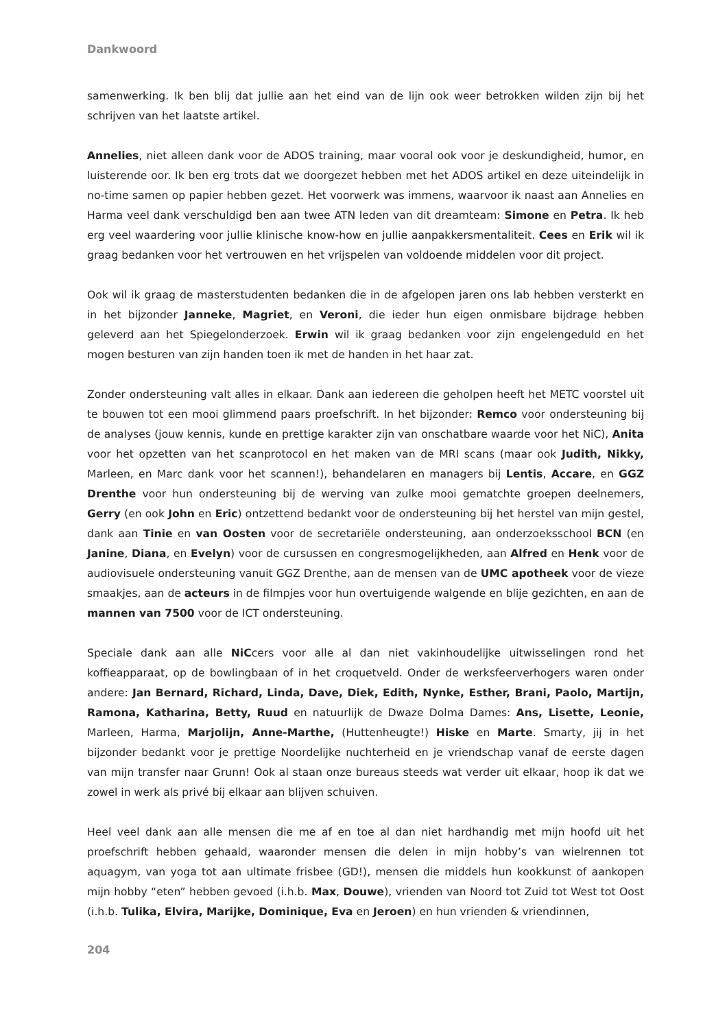Dankwoord
samenwerking. Ik ben blij dat jullie aan het eind van de lijn ook weer betrokken wilden zijn bij het schrijven van het laatste artikel.
Annelies, niet alleen dank voor de ADOS training, maar vooral ook voor je deskundigheid, humor, en luisterende oor. Ik ben erg trots dat we doorgezet hebben met het ADOS artikel en deze uiteindelijk in no-time samen op papier hebben gezet. Het voorwerk was immens, waarvoor ik naast aan Annelies en Harma veel dank verschuldigd ben aan twee ATN leden van dit dreamteam: Simone en Petra. Ik heb erg veel waardering voor jullie klinische know-how en jullie aanpakkersmentaliteit. Cees en Erik wil ik graag bedanken voor het vertrouwen en het vrijspelen van voldoende middelen voor dit project.
Ook wil ik graag de masterstudenten bedanken die in de afgelopen jaren ons lab hebben versterkt en in het bijzonder Janneke, Magriet, en Veroni, die ieder hun eigen onmisbare bijdrage hebben geleverd aan het Spiegelonderzoek. Erwin wil ik graag bedanken voor zijn engelengeduld en het mogen besturen van zijn handen toen ik met de handen in het haar zat.
Zonder ondersteuning valt alles in elkaar. Dank aan iedereen die geholpen heeft het METC voorstel uit te bouwen tot een mooi glimmend paars proefschrift. In het bijzonder: Remco voor ondersteuning bij de analyses (jouw kennis, kunde en prettige karakter zijn van onschatbare waarde voor het NiC), Anita voor het opzetten van het scanprotocol en het maken van de MRI scans (maar ook Judith, Nikky, Marleen, en Marc dank voor het scannen!), behandelaren en managers bij Lentis, Accare, en GGZ Drenthe voor hun ondersteuning bij de werving van zulke mooi gematchte groepen deelnemers, Gerry (en ook John en Eric) ontzettend bedankt voor de ondersteuning bij het herstel van mijn gestel, dank aan Tinie en van Oosten voor de secretariële ondersteuning, aan onderzoeksschool BCN (en Janine, Diana, en Evelyn) voor de cursussen en congresmogelijkheden, aan Alfred en Henk voor de audiovisuele ondersteuning vanuit GGZ Drenthe, aan de mensen van de UMC apotheek voor de vieze smaakjes, aan de acteurs in de filmpjes voor hun overtuigende walgende en blije gezichten, en aan de mannen van 7500 voor de ICT ondersteuning.
Speciale dank aan alle NiCcers voor alle al dan niet vakinhoudelijke uitwisselingen rond het koffieapparaat, op de bowlingbaan of in het croquetveld. Onder de werksfeerverhogers waren onder andere: Jan Bernard, Richard, Linda, Dave, Diek, Edith, Nynke, Esther, Brani, Paolo, Martijn, Ramona, Katharina, Betty, Ruud en natuurlijk de Dwaze Dolma Dames: Ans, Lisette, Leonie, Marleen, Harma, Marjolijn, Anne-Marthe, (Huttenheugte!) Hiske en Marte. Smarty, jij in het bijzonder bedankt voor je prettige Noordelijke nuchterheid en je vriendschap vanaf de eerste dagen van mijn transfer naar Grunn! Ook al staan onze bureaus steeds wat verder uit elkaar, hoop ik dat we zowel in werk als privé bij elkaar aan blijven schuiven.
Heel veel dank aan alle mensen die me af en toe al dan niet hardhandig met mijn hoofd uit het proefschrift hebben gehaald, waaronder mensen die delen in mijn hobby’s van wielrennen tot aquagym, van yoga tot aan ultimate frisbee (GD!), mensen die middels hun kookkunst of aankopen mijn hobby “eten” hebben gevoed (i.h.b. Max, Douwe), vrienden van Noord tot Zuid tot West tot Oost (i.h.b. Tulika, Elvira, Marijke, Dominique, Eva en Jeroen) en hun vrienden & vriendinnen,
204